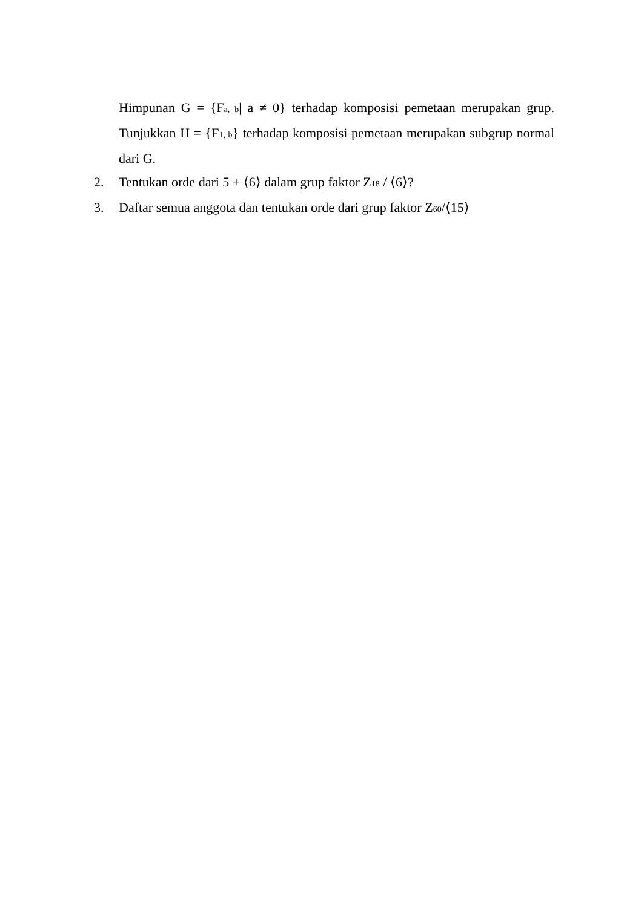Himpunan G = {F<sub>a, b</sub>| a ≠ 0} terhadap komposisi pemetaan merupakan grup. Tunjukkan H = {F<sub>1, b</sub>} terhadap komposisi pemetaan merupakan subgrup normal dari G.
2. Tentukan orde dari 5 + ⟨6⟩ dalam grup faktor Z<sub>18</sub> / ⟨6⟩?
3. Daftar semua anggota dan tentukan orde dari grup faktor Z<sub>60</sub>/⟨15⟩